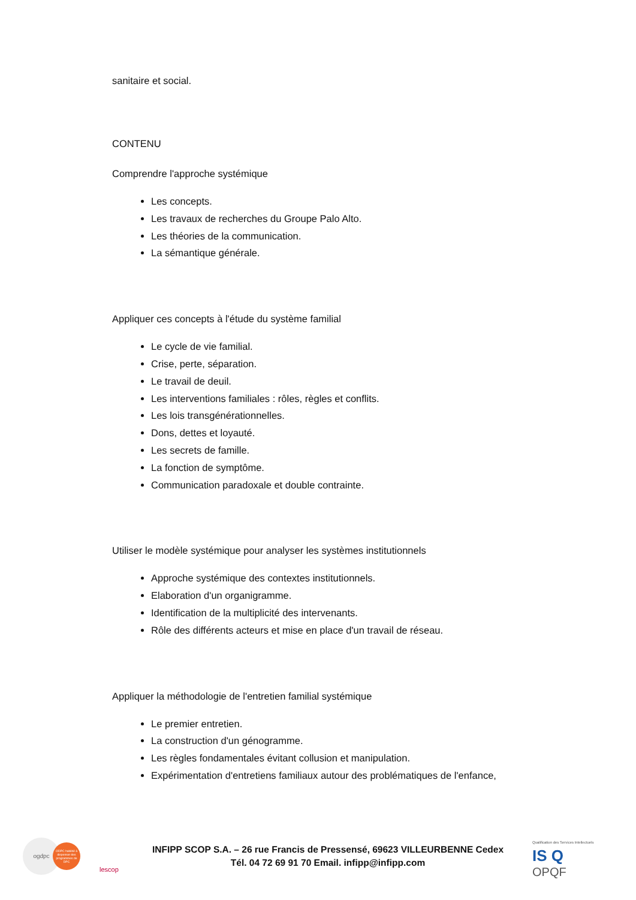sanitaire et social.
CONTENU
Comprendre l'approche systémique
Les concepts.
Les travaux de recherches du Groupe Palo Alto.
Les théories de la communication.
La sémantique générale.
Appliquer ces concepts à l'étude du système familial
Le cycle de vie familial.
Crise, perte, séparation.
Le travail de deuil.
Les interventions familiales : rôles, règles et conflits.
Les lois transgénérationnelles.
Dons, dettes et loyauté.
Les secrets de famille.
La fonction de symptôme.
Communication paradoxale et double contrainte.
Utiliser le modèle systémique pour analyser les systèmes institutionnels
Approche systémique des contextes institutionnels.
Elaboration d'un organigramme.
Identification de la multiplicité des intervenants.
Rôle des différents acteurs et mise en place d'un travail de réseau.
Appliquer la méthodologie de l'entretien familial systémique
Le premier entretien.
La construction d'un génogramme.
Les règles fondamentales évitant collusion et manipulation.
Expérimentation d'entretiens familiaux autour des problématiques de l'enfance,
ogdpc
ODPC habilité à dispenser des programmes de DPC
lescop
INFIPP SCOP S.A. – 26 rue Francis de Pressensé, 69623 VILLEURBENNE Cedex
Tél. 04 72 69 91 70 Email. infipp@infipp.com
Qualification des Services Intellectuels IS Q
OPQF